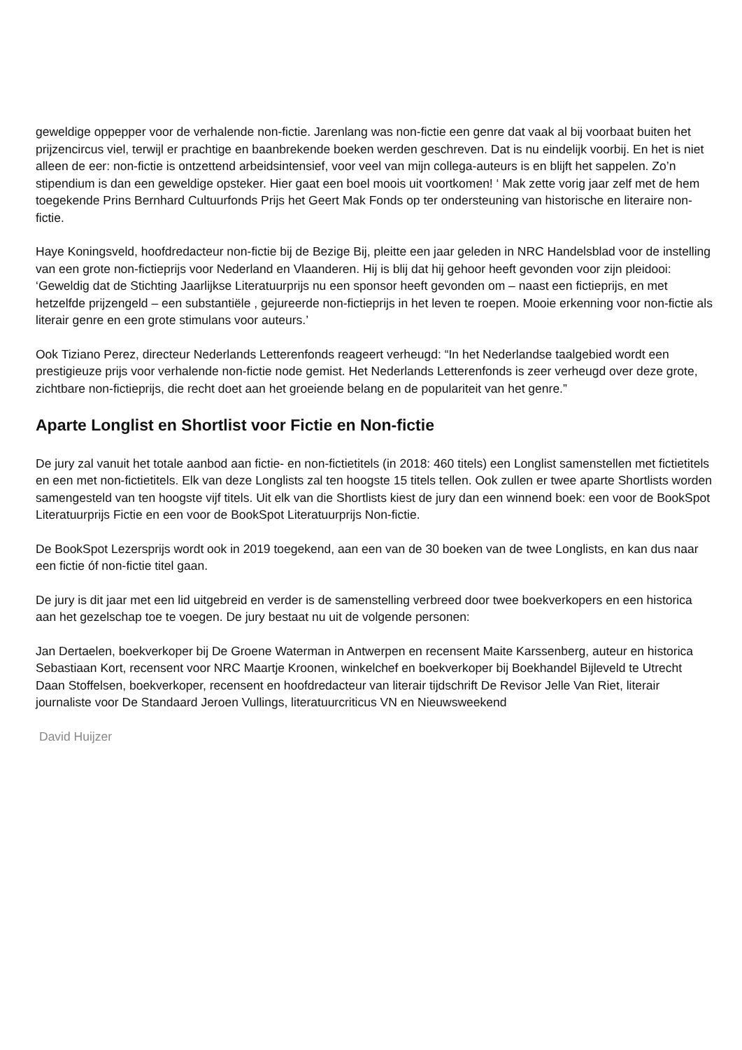geweldige oppepper voor de verhalende non-fictie. Jarenlang was non-fictie een genre dat vaak al bij voorbaat buiten het prijzencircus viel, terwijl er prachtige en baanbrekende boeken werden geschreven. Dat is nu eindelijk voorbij. En het is niet alleen de eer: non-fictie is ontzettend arbeidsintensief, voor veel van mijn collega-auteurs is en blijft het sappelen. Zo’n stipendium is dan een geweldige opsteker. Hier gaat een boel moois uit voortkomen! ‘ Mak zette vorig jaar zelf met de hem toegekende Prins Bernhard Cultuurfonds Prijs het Geert Mak Fonds op ter ondersteuning van historische en literaire non-fictie.
Haye Koningsveld, hoofdredacteur non-fictie bij de Bezige Bij, pleitte een jaar geleden in NRC Handelsblad voor de instelling van een grote non-fictieprijs voor Nederland en Vlaanderen. Hij is blij dat hij gehoor heeft gevonden voor zijn pleidooi: ‘Geweldig dat de Stichting Jaarlijkse Literatuurprijs nu een sponsor heeft gevonden om – naast een fictieprijs, en met hetzelfde prijzengeld – een substantiële , gejureerde non-fictieprijs in het leven te roepen. Mooie erkenning voor non-fictie als literair genre en een grote stimulans voor auteurs.’
Ook Tiziano Perez, directeur Nederlands Letterenfonds reageert verheugd: “In het Nederlandse taalgebied wordt een prestigieuze prijs voor verhalende non-fictie node gemist. Het Nederlands Letterenfonds is zeer verheugd over deze grote, zichtbare non-fictieprijs, die recht doet aan het groeiende belang en de populariteit van het genre.”
Aparte Longlist en Shortlist voor Fictie en Non-fictie
De jury zal vanuit het totale aanbod aan fictie- en non-fictietitels (in 2018: 460 titels) een Longlist samenstellen met fictietitels en een met non-fictietitels. Elk van deze Longlists zal ten hoogste 15 titels tellen. Ook zullen er twee aparte Shortlists worden samengesteld van ten hoogste vijf titels. Uit elk van die Shortlists kiest de jury dan een winnend boek: een voor de BookSpot Literatuurprijs Fictie en een voor de BookSpot Literatuurprijs Non-fictie.
De BookSpot Lezersprijs wordt ook in 2019 toegekend, aan een van de 30 boeken van de twee Longlists, en kan dus naar een fictie óf non-fictie titel gaan.
De jury is dit jaar met een lid uitgebreid en verder is de samenstelling verbreed door twee boekverkopers en een historica aan het gezelschap toe te voegen. De jury bestaat nu uit de volgende personen:
Jan Dertaelen, boekverkoper bij De Groene Waterman in Antwerpen en recensent Maite Karssenberg, auteur en historica Sebastiaan Kort, recensent voor NRC Maartje Kroonen, winkelchef en boekverkoper bij Boekhandel Bijleveld te Utrecht Daan Stoffelsen, boekverkoper, recensent en hoofdredacteur van literair tijdschrift De Revisor Jelle Van Riet, literair journaliste voor De Standaard Jeroen Vullings, literatuurcriticus VN en Nieuwsweekend
David Huijzer